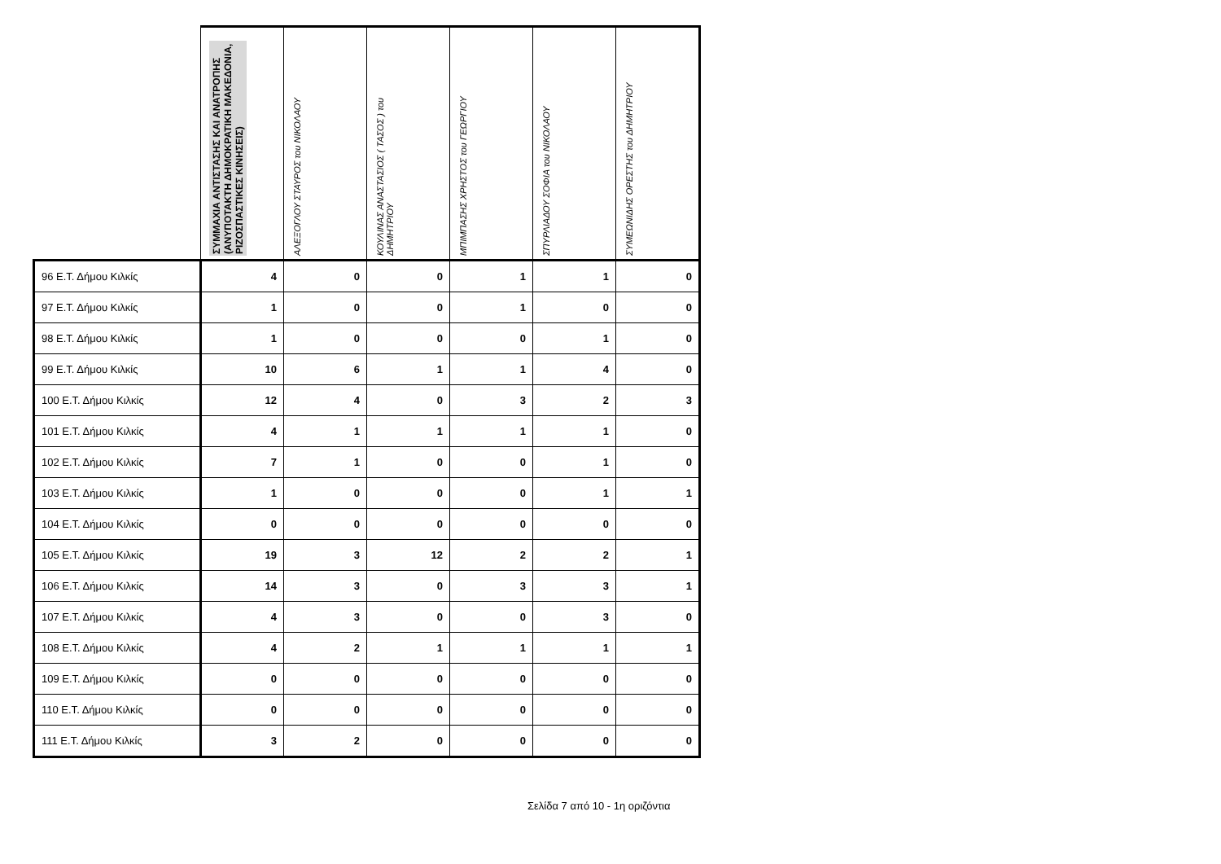| | ΣΥΜΜΑΧΙΑ ΑΝΤΙΣΤΑΣΗΣ ΚΑΙ ΑΝΑΤΡΟΠΗΣ (ΑΝΥΠΟΤΑΚΤΗ ΔΗΜΟΚΡΑΤΙΚΗ ΜΑΚΕΔΟΝΙΑ, ΡΙΖΟΣΠΑΣΤΙΚΕΣ ΚΙΝΗΣΕΙΣ) | ΑΛΕΞΟΓΛΟΥ ΣΤΑΥΡΟΣ του ΝΙΚΟΛΑΟΥ | ΚΟΥΛΙΝΑΣ ΑΝΑΣΤΑΣΙΟΣ ( ΤΑΣΟΣ ) του ΔΗΜΗΤΡΙΟΥ | ΜΠΙΜΠΑΣΗΣ ΧΡΗΣΤΟΣ του ΓΕΩΡΓΙΟΥ | ΣΠΥΡΛΙΑΔΟΥ ΣΟΦΙΑ του ΝΙΚΟΛΑΟΥ | ΣΥΜΕΩΝΙΔΗΣ ΟΡΕΣΤΗΣ του ΔΗΜΗΤΡΙΟΥ |
| --- | --- | --- | --- | --- | --- | --- |
| 96 Ε.Τ. Δήμου Κιλκίς | 4 | 0 | 0 | 1 | 1 | 0 |
| 97 Ε.Τ. Δήμου Κιλκίς | 1 | 0 | 0 | 1 | 0 | 0 |
| 98 Ε.Τ. Δήμου Κιλκίς | 1 | 0 | 0 | 0 | 1 | 0 |
| 99 Ε.Τ. Δήμου Κιλκίς | 10 | 6 | 1 | 1 | 4 | 0 |
| 100 Ε.Τ. Δήμου Κιλκίς | 12 | 4 | 0 | 3 | 2 | 3 |
| 101 Ε.Τ. Δήμου Κιλκίς | 4 | 1 | 1 | 1 | 1 | 0 |
| 102 Ε.Τ. Δήμου Κιλκίς | 7 | 1 | 0 | 0 | 1 | 0 |
| 103 Ε.Τ. Δήμου Κιλκίς | 1 | 0 | 0 | 0 | 1 | 1 |
| 104 Ε.Τ. Δήμου Κιλκίς | 0 | 0 | 0 | 0 | 0 | 0 |
| 105 Ε.Τ. Δήμου Κιλκίς | 19 | 3 | 12 | 2 | 2 | 1 |
| 106 Ε.Τ. Δήμου Κιλκίς | 14 | 3 | 0 | 3 | 3 | 1 |
| 107 Ε.Τ. Δήμου Κιλκίς | 4 | 3 | 0 | 0 | 3 | 0 |
| 108 Ε.Τ. Δήμου Κιλκίς | 4 | 2 | 1 | 1 | 1 | 1 |
| 109 Ε.Τ. Δήμου Κιλκίς | 0 | 0 | 0 | 0 | 0 | 0 |
| 110 Ε.Τ. Δήμου Κιλκίς | 0 | 0 | 0 | 0 | 0 | 0 |
| 111 Ε.Τ. Δήμου Κιλκίς | 3 | 2 | 0 | 0 | 0 | 0 |
Σελίδα 7 από 10 - 1η οριζόντια